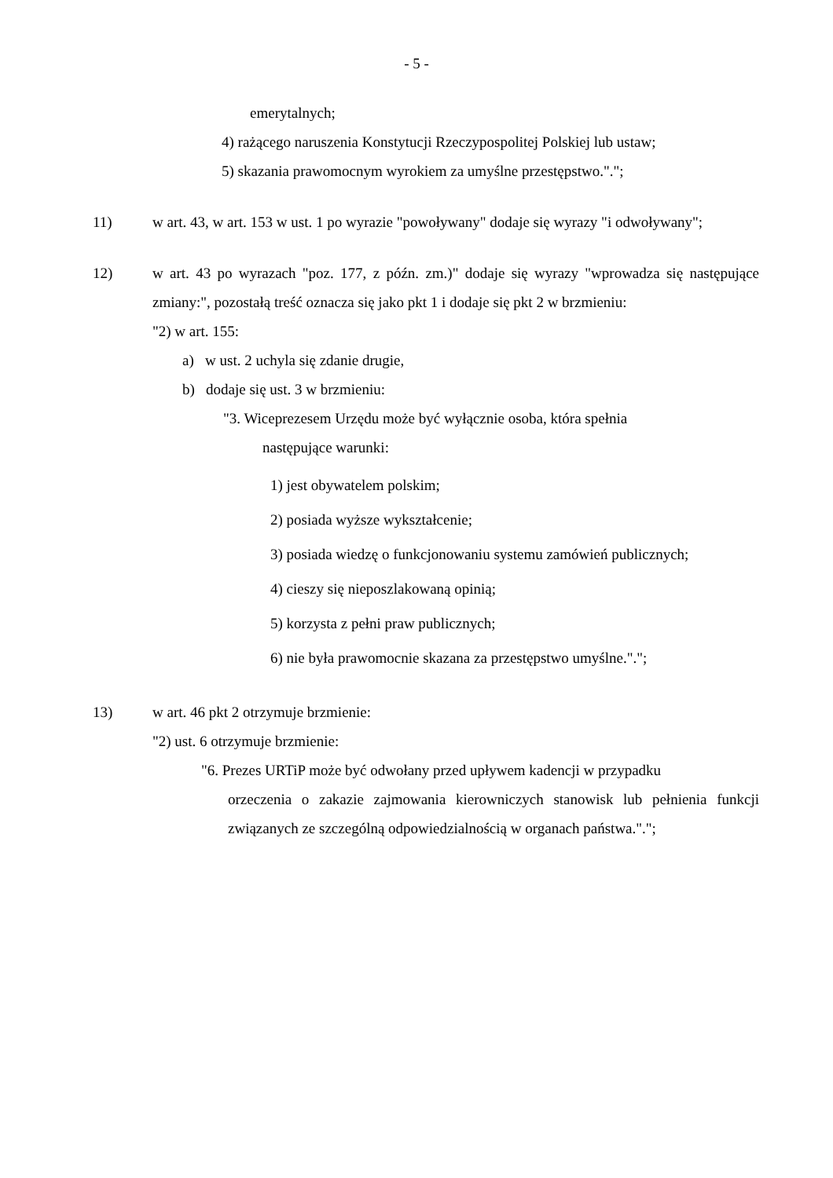- 5 -
emerytalnych;
4) rażącego naruszenia Konstytucji Rzeczypospolitej Polskiej lub ustaw;
5) skazania prawomocnym wyrokiem za umyślne przestępstwo.".";
11) w art. 43, w art. 153 w ust. 1 po wyrazie "powoływany" dodaje się wyrazy "i odwoływany";
12) w art. 43 po wyrazach "poz. 177, z późn. zm.)" dodaje się wyrazy "wprowadza się następujące zmiany:", pozostałą treść oznacza się jako pkt 1 i dodaje się pkt 2 w brzmieniu:
"2) w art. 155:
a) w ust. 2 uchyla się zdanie drugie,
b) dodaje się ust. 3 w brzmieniu:
"3. Wiceprezesem Urzędu może być wyłącznie osoba, która spełnia
następujące warunki:
1) jest obywatelem polskim;
2) posiada wyższe wykształcenie;
3) posiada wiedzę o funkcjonowaniu systemu zamówień publicznych;
4) cieszy się nieposzlakowaną opinią;
5) korzysta z pełni praw publicznych;
6) nie była prawomocnie skazana za przestępstwo umyślne.".";
13) w art. 46 pkt 2 otrzymuje brzmienie:
"2) ust. 6 otrzymuje brzmienie:
"6. Prezes URTiP może być odwołany przed upływem kadencji w przypadku
orzeczenia o zakazie zajmowania kierowniczych stanowisk lub pełnienia funkcji związanych ze szczególną odpowiedzialnością w organach państwa.".";